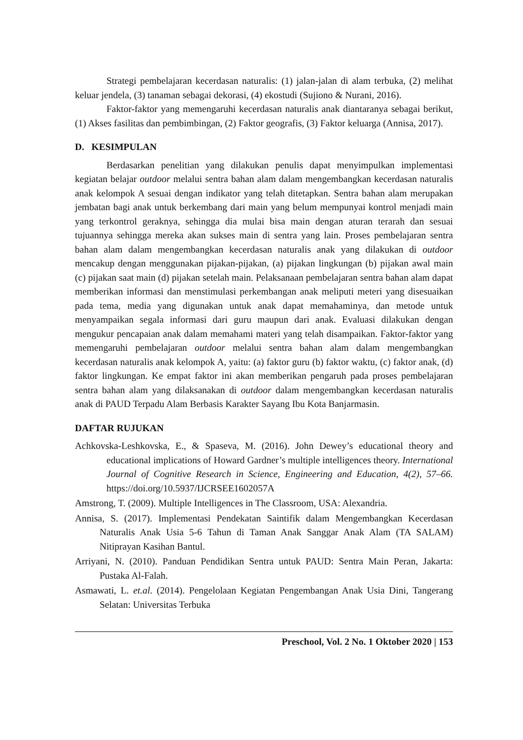Strategi pembelajaran kecerdasan naturalis: (1) jalan-jalan di alam terbuka, (2) melihat keluar jendela, (3) tanaman sebagai dekorasi, (4) ekostudi (Sujiono & Nurani, 2016).
Faktor-faktor yang memengaruhi kecerdasan naturalis anak diantaranya sebagai berikut, (1) Akses fasilitas dan pembimbingan, (2) Faktor geografis, (3) Faktor keluarga (Annisa, 2017).
D. KESIMPULAN
Berdasarkan penelitian yang dilakukan penulis dapat menyimpulkan implementasi kegiatan belajar outdoor melalui sentra bahan alam dalam mengembangkan kecerdasan naturalis anak kelompok A sesuai dengan indikator yang telah ditetapkan. Sentra bahan alam merupakan jembatan bagi anak untuk berkembang dari main yang belum mempunyai kontrol menjadi main yang terkontrol geraknya, sehingga dia mulai bisa main dengan aturan terarah dan sesuai tujuannya sehingga mereka akan sukses main di sentra yang lain. Proses pembelajaran sentra bahan alam dalam mengembangkan kecerdasan naturalis anak yang dilakukan di outdoor mencakup dengan menggunakan pijakan-pijakan, (a) pijakan lingkungan (b) pijakan awal main (c) pijakan saat main (d) pijakan setelah main. Pelaksanaan pembelajaran sentra bahan alam dapat memberikan informasi dan menstimulasi perkembangan anak meliputi meteri yang disesuaikan pada tema, media yang digunakan untuk anak dapat memahaminya, dan metode untuk menyampaikan segala informasi dari guru maupun dari anak. Evaluasi dilakukan dengan mengukur pencapaian anak dalam memahami materi yang telah disampaikan. Faktor-faktor yang memengaruhi pembelajaran outdoor melalui sentra bahan alam dalam mengembangkan kecerdasan naturalis anak kelompok A, yaitu: (a) faktor guru (b) faktor waktu, (c) faktor anak, (d) faktor lingkungan. Ke empat faktor ini akan memberikan pengaruh pada proses pembelajaran sentra bahan alam yang dilaksanakan di outdoor dalam mengembangkan kecerdasan naturalis anak di PAUD Terpadu Alam Berbasis Karakter Sayang Ibu Kota Banjarmasin.
DAFTAR RUJUKAN
Achkovska-Leshkovska, E., & Spaseva, M. (2016). John Dewey’s educational theory and educational implications of Howard Gardner’s multiple intelligences theory. International Journal of Cognitive Research in Science, Engineering and Education, 4(2), 57–66. https://doi.org/10.5937/IJCRSEE1602057A
Amstrong, T. (2009). Multiple Intelligences in The Classroom, USA: Alexandria.
Annisa, S. (2017). Implementasi Pendekatan Saintifik dalam Mengembangkan Kecerdasan Naturalis Anak Usia 5-6 Tahun di Taman Anak Sanggar Anak Alam (TA SALAM) Nitiprayan Kasihan Bantul.
Arriyani, N. (2010). Panduan Pendidikan Sentra untuk PAUD: Sentra Main Peran, Jakarta: Pustaka Al-Falah.
Asmawati, L. et.al. (2014). Pengelolaan Kegiatan Pengembangan Anak Usia Dini, Tangerang Selatan: Universitas Terbuka
Preschool, Vol. 2 No. 1 Oktober 2020 | 153